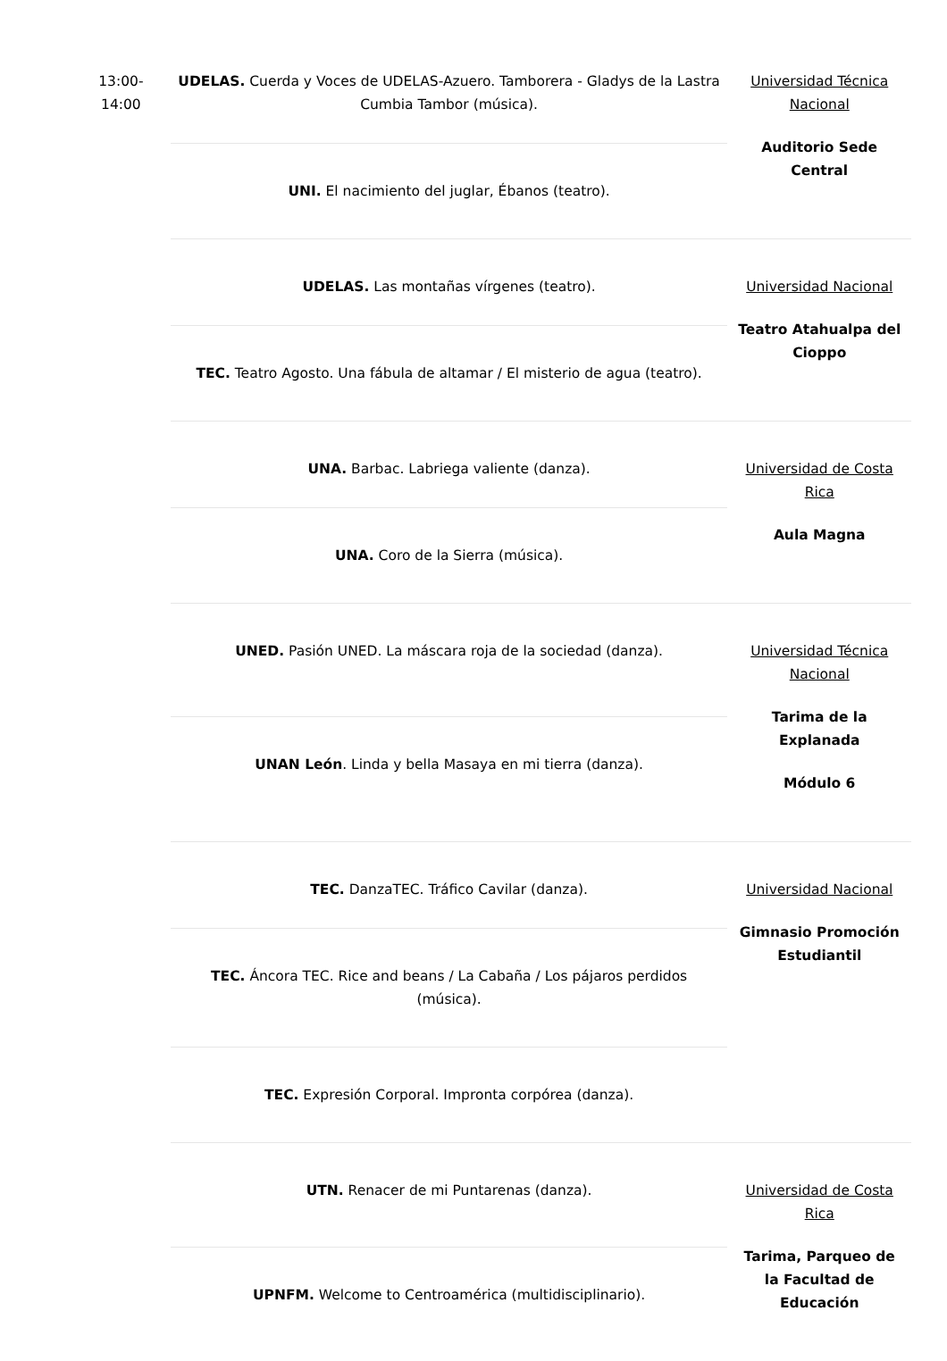| 13:00- 14:00 | UDELAS. Cuerda y Voces de UDELAS-Azuero. Tamborera - Gladys de la Lastra Cumbia Tambor (música). | Universidad Técnica Nacional Auditorio Sede Central |
| | UNI. El nacimiento del juglar, Ébanos (teatro). | |
| | UDELAS. Las montañas vírgenes (teatro). | Universidad Nacional Teatro Atahualpa del Cioppo |
| | TEC. Teatro Agosto. Una fábula de altamar / El misterio de agua (teatro). | |
| | UNA. Barbac. Labriega valiente (danza). | Universidad de Costa Rica Aula Magna |
| | UNA. Coro de la Sierra (música). | |
| | UNED. Pasión UNED. La máscara roja de la sociedad (danza). | Universidad Técnica Nacional Tarima de la Explanada Módulo 6 |
| | UNAN León . Linda y bella Masaya en mi tierra (danza). | |
| | TEC. DanzaTEC. Tráfico Cavilar (danza). | Universidad Nacional Gimnasio Promoción Estudiantil |
| | TEC. Áncora TEC. Rice and beans / La Cabaña / Los pájaros perdidos (música). | |
| | TEC. Expresión Corporal. Impronta corpórea (danza). | |
| | UTN. Renacer de mi Puntarenas (danza). | Universidad de Costa Rica Tarima, Parqueo de la Facultad de Educación |
| | UPNFM. Welcome to Centroamérica (multidisciplinario). | |